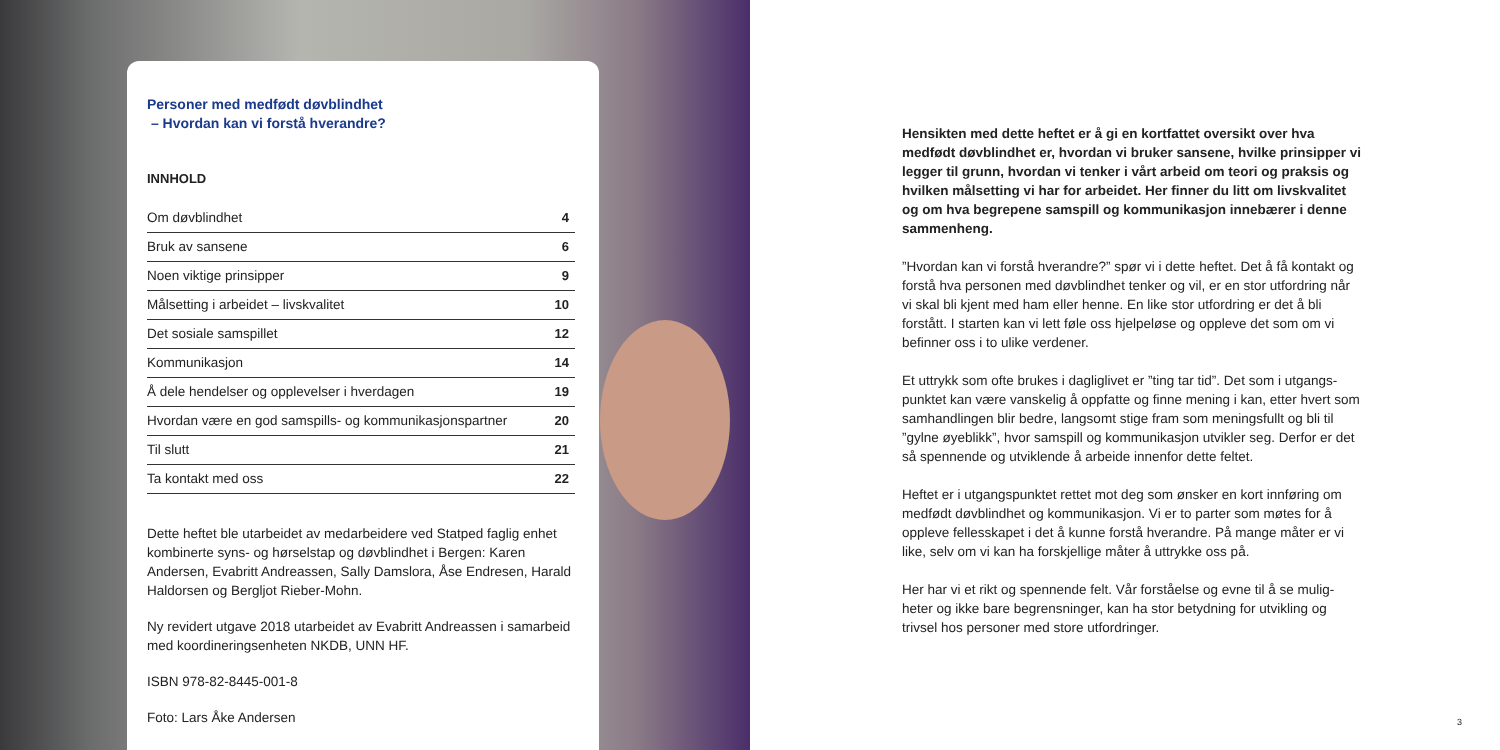Personer med medfødt døvblindhet
– Hvordan kan vi forstå hverandre?
INNHOLD
Om døvblindhet 4
Bruk av sansene 6
Noen viktige prinsipper 9
Målsetting i arbeidet – livskvalitet 10
Det sosiale samspillet 12
Kommunikasjon 14
Å dele hendelser og opplevelser i hverdagen 19
Hvordan være en god samspills- og kommunikasjonspartner 20
Til slutt 21
Ta kontakt med oss 22
Dette heftet ble utarbeidet av medarbeidere ved Statped faglig enhet kombinerte syns- og hørselstap og døvblindhet i Bergen: Karen Andersen, Evabritt Andreassen, Sally Damslora, Åse Endresen, Harald Haldorsen og Bergljot Rieber-Mohn.
Ny revidert utgave 2018 utarbeidet av Evabritt Andreassen i samarbeid med koordineringsenheten NKDB, UNN HF.
ISBN 978-82-8445-001-8
Foto: Lars Åke Andersen
Hensikten med dette heftet er å gi en kortfattet oversikt over hva medfødt døvblindhet er, hvordan vi bruker sansene, hvilke prinsipper vi legger til grunn, hvordan vi tenker i vårt arbeid om teori og praksis og hvilken målsetting vi har for arbeidet. Her finner du litt om livskvalitet og om hva begrepene samspill og kommunikasjon innebærer i denne sammenheng.
”Hvordan kan vi forstå hverandre?” spør vi i dette heftet. Det å få kontakt og forstå hva personen med døvblindhet tenker og vil, er en stor utfordring når vi skal bli kjent med ham eller henne. En like stor utfordring er det å bli forstått. I starten kan vi lett føle oss hjelpeløse og oppleve det som om vi befinner oss i to ulike verdener.
Et uttrykk som ofte brukes i dagliglivet er ”ting tar tid”. Det som i utgangs-punktet kan være vanskelig å oppfatte og finne mening i kan, etter hvert som samhandlingen blir bedre, langsomt stige fram som meningsfullt og bli til ”gylne øyeblikk”, hvor samspill og kommunikasjon utvikler seg. Derfor er det så spennende og utviklende å arbeide innenfor dette feltet.
Heftet er i utgangspunktet rettet mot deg som ønsker en kort innføring om medfødt døvblindhet og kommunikasjon. Vi er to parter som møtes for å oppleve fellesskapet i det å kunne forstå hverandre. På mange måter er vi like, selv om vi kan ha forskjellige måter å uttrykke oss på.
Her har vi et rikt og spennende felt. Vår forståelse og evne til å se mulig-heter og ikke bare begrensninger, kan ha stor betydning for utvikling og trivsel hos personer med store utfordringer.
3